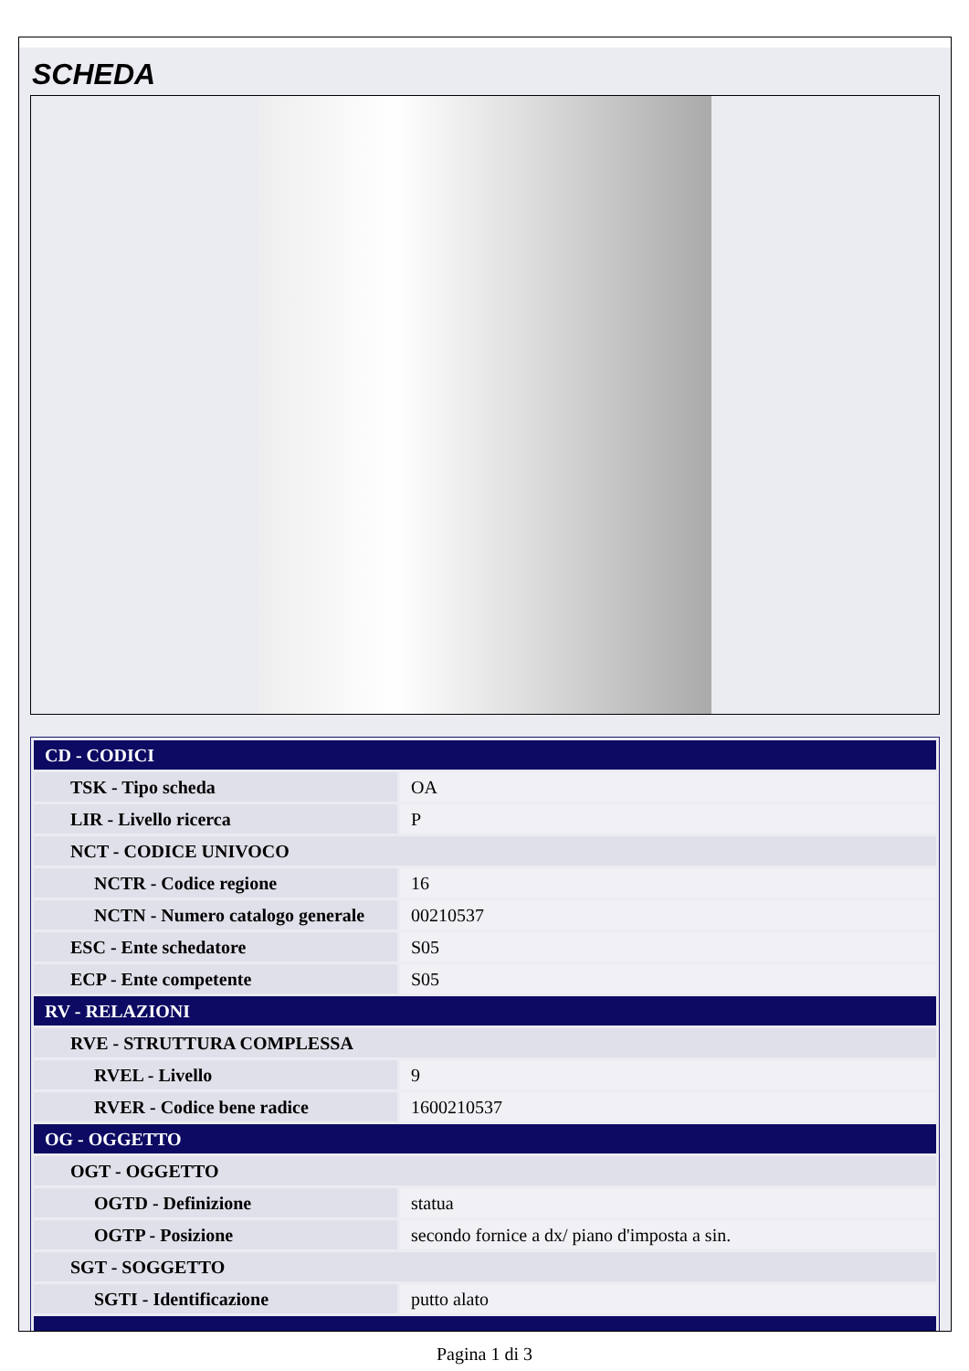SCHEDA
| CD - CODICI | |
| TSK - Tipo scheda | OA |
| LIR - Livello ricerca | P |
| NCT - CODICE UNIVOCO | |
| NCTR - Codice regione | 16 |
| NCTN - Numero catalogo generale | 00210537 |
| ESC - Ente schedatore | S05 |
| ECP - Ente competente | S05 |
| RV - RELAZIONI | |
| RVE - STRUTTURA COMPLESSA | |
| RVEL - Livello | 9 |
| RVER - Codice bene radice | 1600210537 |
| OG - OGGETTO | |
| OGT - OGGETTO | |
| OGTD - Definizione | statua |
| OGTP - Posizione | secondo fornice a dx/ piano d'imposta a sin. |
| SGT - SOGGETTO | |
| SGTI - Identificazione | putto alato |
Pagina 1 di 3